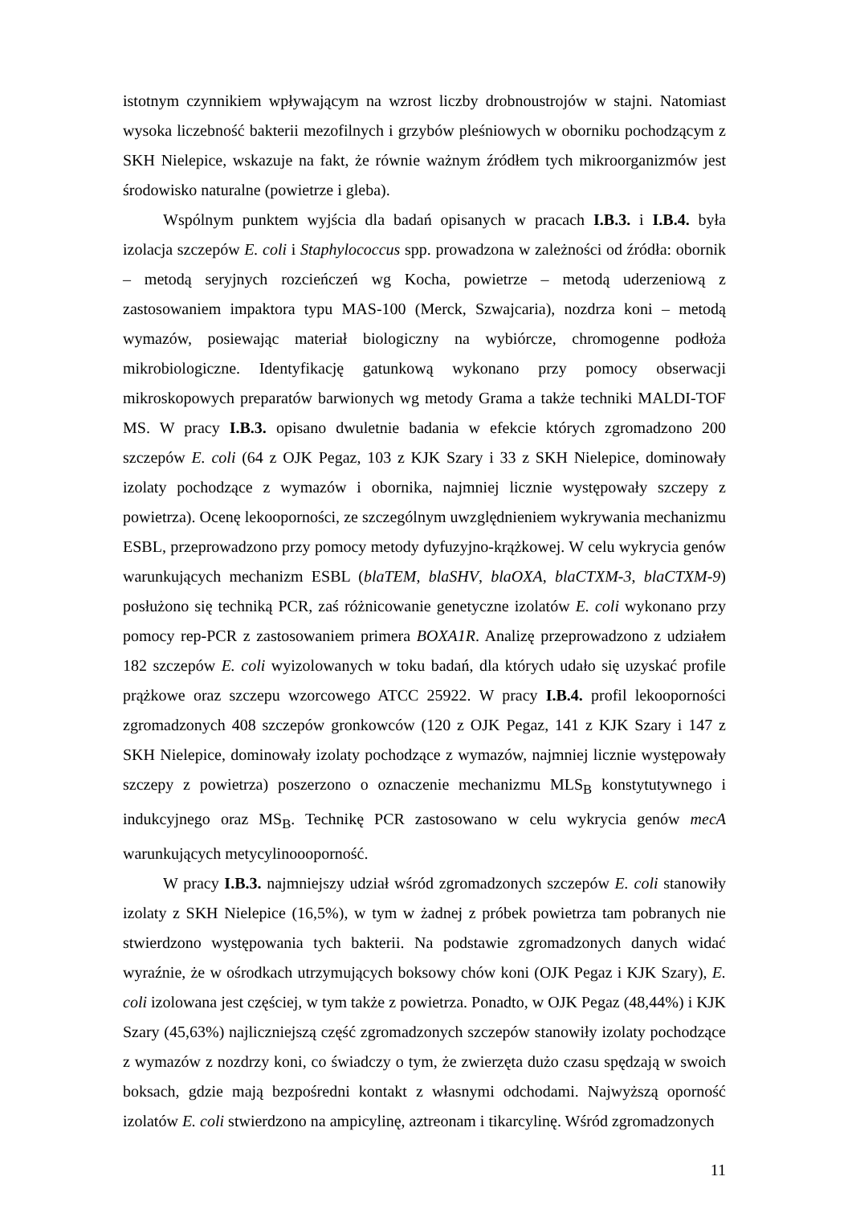istotnym czynnikiem wpływającym na wzrost liczby drobnoustrojów w stajni. Natomiast wysoka liczebność bakterii mezofilnych i grzybów pleśniowych w oborniku pochodzącym z SKH Nielepice, wskazuje na fakt, że równie ważnym źródłem tych mikroorganizmów jest środowisko naturalne (powietrze i gleba).
Wspólnym punktem wyjścia dla badań opisanych w pracach I.B.3. i I.B.4. była izolacja szczepów E. coli i Staphylococcus spp. prowadzona w zależności od źródła: obornik – metodą seryjnych rozcieńczeń wg Kocha, powietrze – metodą uderzeniową z zastosowaniem impaktora typu MAS-100 (Merck, Szwajcaria), nozdrza koni – metodą wymazów, posiewając materiał biologiczny na wybiórcze, chromogenne podłoża mikrobiologiczne. Identyfikację gatunkową wykonano przy pomocy obserwacji mikroskopowych preparatów barwionych wg metody Grama a także techniki MALDI-TOF MS. W pracy I.B.3. opisano dwuletnie badania w efekcie których zgromadzono 200 szczepów E. coli (64 z OJK Pegaz, 103 z KJK Szary i 33 z SKH Nielepice, dominowały izolaty pochodzące z wymazów i obornika, najmniej licznie występowały szczepy z powietrza). Ocenę lekooporności, ze szczególnym uwzględnieniem wykrywania mechanizmu ESBL, przeprowadzono przy pomocy metody dyfuzyjno-krążkowej. W celu wykrycia genów warunkujących mechanizm ESBL (blaTEM, blaSHV, blaOXA, blaCTXM-3, blaCTXM-9) posłużono się techniką PCR, zaś różnicowanie genetyczne izolatów E. coli wykonano przy pomocy rep-PCR z zastosowaniem primera BOXA1R. Analizę przeprowadzono z udziałem 182 szczepów E. coli wyizolowanych w toku badań, dla których udało się uzyskać profile prążkowe oraz szczepu wzorcowego ATCC 25922. W pracy I.B.4. profil lekooporności zgromadzonych 408 szczepów gronkowców (120 z OJK Pegaz, 141 z KJK Szary i 147 z SKH Nielepice, dominowały izolaty pochodzące z wymazów, najmniej licznie występowały szczepy z powietrza) poszerzono o oznaczenie mechanizmu MLS<sub>B</sub> konstytutywnego i indukcyjnego oraz MS<sub>B</sub>. Technikę PCR zastosowano w celu wykrycia genów mecA warunkujących metycylinoooporność.
W pracy I.B.3. najmniejszy udział wśród zgromadzonych szczepów E. coli stanowiły izolaty z SKH Nielepice (16,5%), w tym w żadnej z próbek powietrza tam pobranych nie stwierdzono występowania tych bakterii. Na podstawie zgromadzonych danych widać wyraźnie, że w ośrodkach utrzymujących boksowy chów koni (OJK Pegaz i KJK Szary), E. coli izolowana jest częściej, w tym także z powietrza. Ponadto, w OJK Pegaz (48,44%) i KJK Szary (45,63%) najliczniejszą część zgromadzonych szczepów stanowiły izolaty pochodzące z wymazów z nozdrzy koni, co świadczy o tym, że zwierzęta dużo czasu spędzają w swoich boksach, gdzie mają bezpośredni kontakt z własnymi odchodami. Najwyższą oporność izolatów E. coli stwierdzono na ampicylinę, aztreonam i tikarcylinę. Wśród zgromadzonych
11